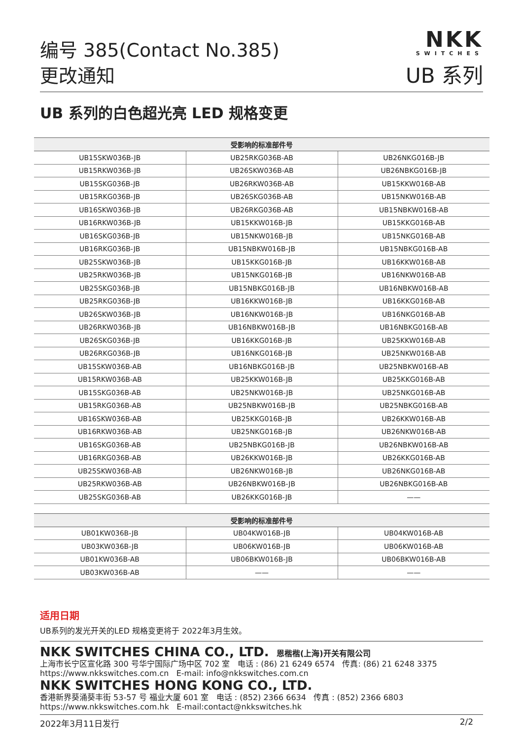NKK
SWITCHES
编号 385(Contact No.385)
更改通知
UB 系列
UB 系列的白色超光亮 LED 规格变更
| 受影响的标准部件号 | | |
| --- | --- | --- |
| UB15SKW036B-JB | UB25RKG036B-AB | UB26NKG016B-JB |
| UB15RKW036B-JB | UB26SKW036B-AB | UB26NBKG016B-JB |
| UB15SKG036B-JB | UB26RKW036B-AB | UB15KKW016B-AB |
| UB15RKG036B-JB | UB26SKG036B-AB | UB15NKW016B-AB |
| UB16SKW036B-JB | UB26RKG036B-AB | UB15NBKW016B-AB |
| UB16RKW036B-JB | UB15KKW016B-JB | UB15KKG016B-AB |
| UB16SKG036B-JB | UB15NKW016B-JB | UB15NKG016B-AB |
| UB16RKG036B-JB | UB15NBKW016B-JB | UB15NBKG016B-AB |
| UB25SKW036B-JB | UB15KKG016B-JB | UB16KKW016B-AB |
| UB25RKW036B-JB | UB15NKG016B-JB | UB16NKW016B-AB |
| UB25SKG036B-JB | UB15NBKG016B-JB | UB16NBKW016B-AB |
| UB25RKG036B-JB | UB16KKW016B-JB | UB16KKG016B-AB |
| UB26SKW036B-JB | UB16NKW016B-JB | UB16NKG016B-AB |
| UB26RKW036B-JB | UB16NBKW016B-JB | UB16NBKG016B-AB |
| UB26SKG036B-JB | UB16KKG016B-JB | UB25KKW016B-AB |
| UB26RKG036B-JB | UB16NKG016B-JB | UB25NKW016B-AB |
| UB15SKW036B-AB | UB16NBKG016B-JB | UB25NBKW016B-AB |
| UB15RKW036B-AB | UB25KKW016B-JB | UB25KKG016B-AB |
| UB15SKG036B-AB | UB25NKW016B-JB | UB25NKG016B-AB |
| UB15RKG036B-AB | UB25NBKW016B-JB | UB25NBKG016B-AB |
| UB16SKW036B-AB | UB25KKG016B-JB | UB26KKW016B-AB |
| UB16RKW036B-AB | UB25NKG016B-JB | UB26NKW016B-AB |
| UB16SKG036B-AB | UB25NBKG016B-JB | UB26NBKW016B-AB |
| UB16RKG036B-AB | UB26KKW016B-JB | UB26KKG016B-AB |
| UB25SKW036B-AB | UB26NKW016B-JB | UB26NKG016B-AB |
| UB25RKW036B-AB | UB26NBKW016B-JB | UB26NBKG016B-AB |
| UB25SKG036B-AB | UB26KKG016B-JB | —— |
| 受影响的标准部件号 | | |
| --- | --- | --- |
| UB01KW036B-JB | UB04KW016B-JB | UB04KW016B-AB |
| UB03KW036B-JB | UB06KW016B-JB | UB06KW016B-AB |
| UB01KW036B-AB | UB06BKW016B-JB | UB06BKW016B-AB |
| UB03KW036B-AB | —— | —— |
适用日期
UB系列的发光开关的LED 规格变更将于 2022年3月生效。
NKK SWITCHES CHINA CO., LTD. 恩楷楷(上海)开关有限公司
上海市长宁区宣化路 300 号华宁国际广场中区 702 室 电话 : (86) 21 6249 6574 传真: (86) 21 6248 3375
https://www.nkkswitches.com.cn E-mail: info@nkkswitches.com.cn
NKK SWITCHES HONG KONG CO., LTD.
香港新界葵涌葵丰街 53-57 号 福业大厦 601 室 电话 : (852) 2366 6634 传真 : (852) 2366 6803
https://www.nkkswitches.com.hk E-mail:contact@nkkswitches.hk
2022年3月11日发行 2/2